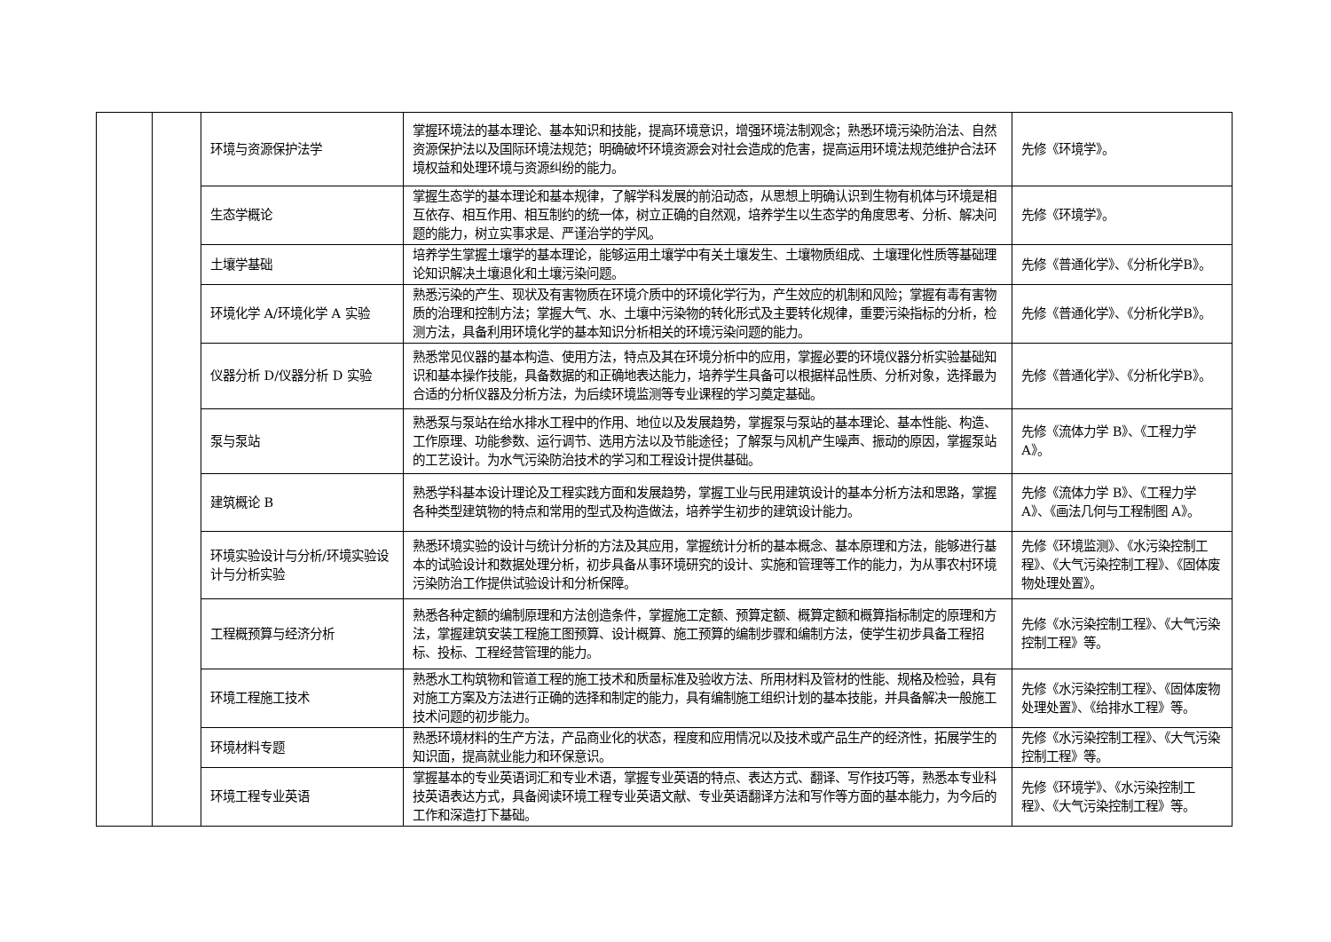| | | 环境与资源保护法学 | 掌握环境法的基本理论、基本知识和技能，提高环境意识，增强环境法制观念；熟悉环境污染防治法、自然资源保护法以及国际环境法规范；明确破坏环境资源会对社会造成的危害，提高运用环境法规范维护合法环境权益和处理环境与资源纠纷的能力。 | 先修《环境学》。 |
| | | 生态学概论 | 掌握生态学的基本理论和基本规律，了解学科发展的前沿动态，从思想上明确认识到生物有机体与环境是相互依存、相互作用、相互制约的统一体，树立正确的自然观，培养学生以生态学的角度思考、分析、解决问题的能力，树立实事求是、严谨治学的学风。 | 先修《环境学》。 |
| | | 土壤学基础 | 培养学生掌握土壤学的基本理论，能够运用土壤学中有关土壤发生、土壤物质组成、土壤理化性质等基础理论知识解决土壤退化和土壤污染问题。 | 先修《普通化学》、《分析化学B》。 |
| | | 环境化学 A/环境化学 A 实验 | 熟悉污染的产生、现状及有害物质在环境介质中的环境化学行为，产生效应的机制和风险；掌握有毒有害物质的治理和控制方法；掌握大气、水、土壤中污染物的转化形式及主要转化规律，重要污染指标的分析，检测方法，具备利用环境化学的基本知识分析相关的环境污染问题的能力。 | 先修《普通化学》、《分析化学B》。 |
| | | 仪器分析 D/仪器分析 D 实验 | 熟悉常见仪器的基本构造、使用方法，特点及其在环境分析中的应用，掌握必要的环境仪器分析实验基础知识和基本操作技能，具备数据的和正确地表达能力，培养学生具备可以根据样品性质、分析对象，选择最为合适的分析仪器及分析方法，为后续环境监测等专业课程的学习奠定基础。 | 先修《普通化学》、《分析化学B》。 |
| | | 泵与泵站 | 熟悉泵与泵站在给水排水工程中的作用、地位以及发展趋势，掌握泵与泵站的基本理论、基本性能、构造、工作原理、功能参数、运行调节、选用方法以及节能途径；了解泵与风机产生噪声、振动的原因，掌握泵站的工艺设计。为水气污染防治技术的学习和工程设计提供基础。 | 先修《流体力学 B》、《工程力学 A》。 |
| | | 建筑概论 B | 熟悉学科基本设计理论及工程实践方面和发展趋势，掌握工业与民用建筑设计的基本分析方法和思路，掌握各种类型建筑物的特点和常用的型式及构造做法，培养学生初步的建筑设计能力。 | 先修《流体力学 B》、《工程力学 A》、《画法几何与工程制图 A》。 |
| | | 环境实验设计与分析/环境实验设计与分析实验 | 熟悉环境实验的设计与统计分析的方法及其应用，掌握统计分析的基本概念、基本原理和方法，能够进行基本的试验设计和数据处理分析，初步具备从事环境研究的设计、实施和管理等工作的能力，为从事农村环境污染防治工作提供试验设计和分析保障。 | 先修《环境监测》、《水污染控制工程》、《大气污染控制工程》、《固体废物处理处置》。 |
| | | 工程概预算与经济分析 | 熟悉各种定额的编制原理和方法创造条件，掌握施工定额、预算定额、概算定额和概算指标制定的原理和方法，掌握建筑安装工程施工图预算、设计概算、施工预算的编制步骤和编制方法，使学生初步具备工程招标、投标、工程经营管理的能力。 | 先修《水污染控制工程》、《大气污染控制工程》等。 |
| | | 环境工程施工技术 | 熟悉水工构筑物和管道工程的施工技术和质量标准及验收方法、所用材料及管材的性能、规格及检验，具有对施工方案及方法进行正确的选择和制定的能力，具有编制施工组织计划的基本技能，并具备解决一般施工技术问题的初步能力。 | 先修《水污染控制工程》、《固体废物处理处置》、《给排水工程》等。 |
| | | 环境材料专题 | 熟悉环境材料的生产方法，产品商业化的状态，程度和应用情况以及技术或产品生产的经济性，拓展学生的知识面，提高就业能力和环保意识。 | 先修《水污染控制工程》、《大气污染控制工程》等。 |
| | | 环境工程专业英语 | 掌握基本的专业英语词汇和专业术语，掌握专业英语的特点、表达方式、翻译、写作技巧等，熟悉本专业科技英语表达方式，具备阅读环境工程专业英语文献、专业英语翻译方法和写作等方面的基本能力，为今后的工作和深造打下基础。 | 先修《环境学》、《水污染控制工程》、《大气污染控制工程》等。 |